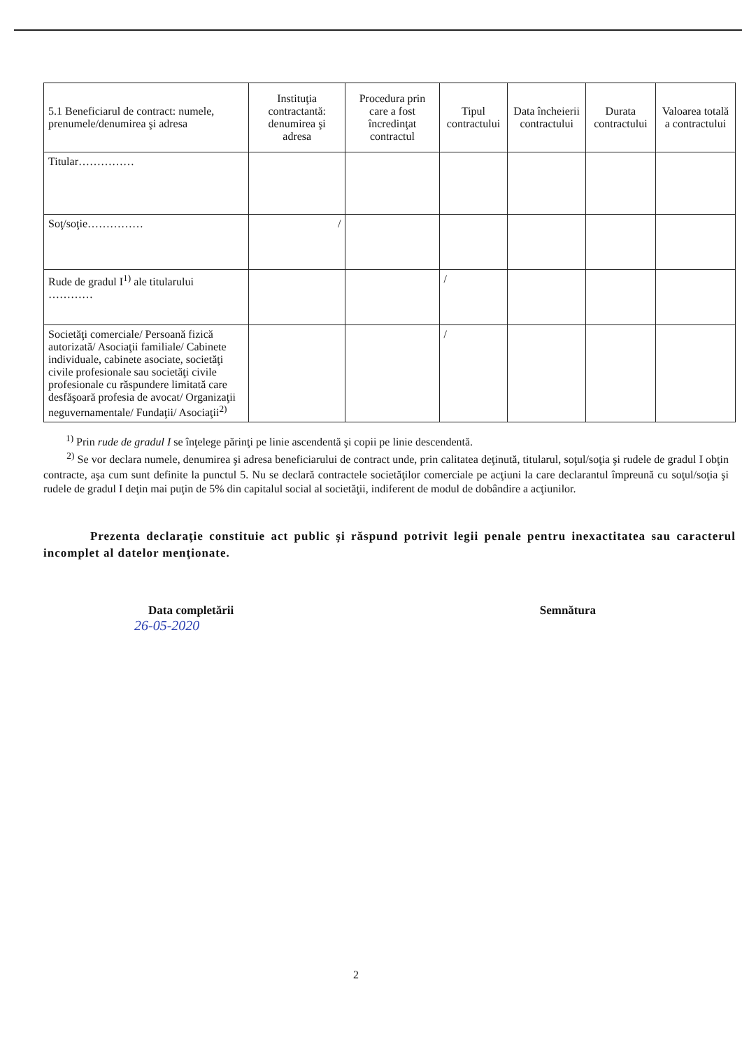| 5.1 Beneficiarul de contract: numele, prenumele/denumirea şi adresa | Instituţia contractantă: denumirea şi adresa | Procedura prin care a fost încredinţat contractul | Tipul contractului | Data încheierii contractului | Durata contractului | Valoarea totală a contractului |
| --- | --- | --- | --- | --- | --- | --- |
| Titular…………… | | | | | | |
| Soţ/soţie…………… | / | | | | | |
| Rude de gradul I<sup>1)</sup> ale titularului ………… | | | / | | | |
| Societăţi comerciale/ Persoană fizică autorizată/ Asociaţii familiale/ Cabinete individuale, cabinete asociate, societăţi civile profesionale sau societăţi civile profesionale cu răspundere limitată care desfăşoară profesia de avocat/ Organizaţii neguvernamentale/ Fundaţii/ Asociaţii<sup>2)</sup> | | | / | | | |
<sup>1)</sup> Prin rude de gradul I se înţelege părinţi pe linie ascendentă şi copii pe linie descendentă.
<sup>2)</sup> Se vor declara numele, denumirea şi adresa beneficiarului de contract unde, prin calitatea deţinută, titularul, soţul/soţia şi rudele de gradul I obţin contracte, aşa cum sunt definite la punctul 5. Nu se declară contractele societăţilor comerciale pe acţiuni la care declarantul împreună cu soţul/soţia şi rudele de gradul I deţin mai puţin de 5% din capitalul social al societăţii, indiferent de modul de dobândire a acţiunilor.
Prezenta declaraţie constituie act public şi răspund potrivit legii penale pentru inexactitatea sau caracterul incomplet al datelor menţionate.
Data completării Semnătura
26-05-2020
2